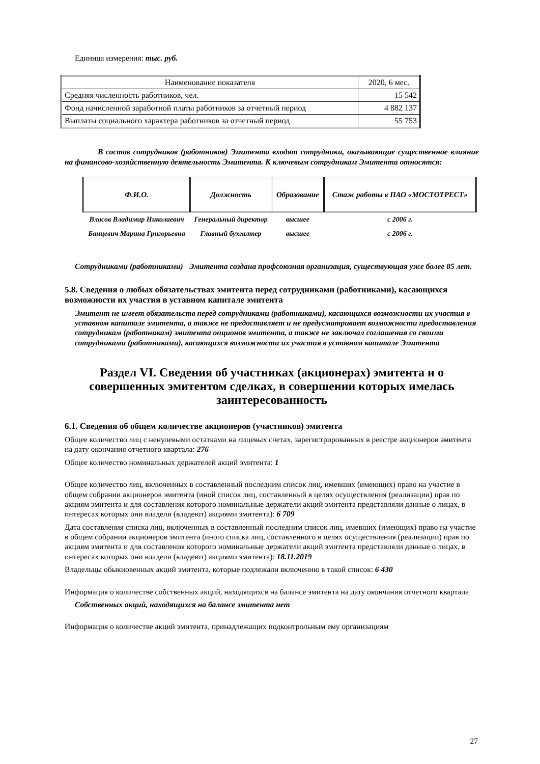Единица измерения: тыс. руб.
| Наименование показателя | 2020, 6 мес. |
| Средняя численность работников, чел. | 15 542 |
| Фонд начисленной заработной платы работников за отчетный период | 4 882 137 |
| Выплаты социального характера работников за отчетный период | 55 753 |
В состав сотрудников (работников) Эмитента входят сотрудники, оказывающие существенное влияние на финансово-хозяйственную деятельность Эмитента. К ключевым сотрудникам Эмитента относятся:
| Ф.И.О. | Должность | Образование | Стаж работы в ПАО «МОСТОТРЕСТ» |
| --- | --- | --- | --- |
| Власов Владимир Николаевич | Генеральный директор | высшее | с 2006 г. |
| Банцевич Марина Григорьевна | Главный бухгалтер | высшее | с 2006 г. |
Сотрудниками (работниками) Эмитента создана профсоюзная организация, существующая уже более 85 лет.
5.8. Сведения о любых обязательствах эмитента перед сотрудниками (работниками), касающихся возможности их участия в уставном капитале эмитента
Эмитент не имеет обязательств перед сотрудниками (работниками), касающихся возможности их участия в уставном капитале эмитента, а также не предоставляет и не предусматривает возможности предоставления сотрудникам (работникам) эмитента опционов эмитента, а также не заключал соглашения со своими сотрудниками (работниками), касающихся возможности их участия в уставном капитале Эмитента
Раздел VI. Сведения об участниках (акционерах) эмитента и о совершенных эмитентом сделках, в совершении которых имелась заинтересованность
6.1. Сведения об общем количестве акционеров (участников) эмитента
Общее количество лиц с ненулевыми остатками на лицевых счетах, зарегистрированных в реестре акционеров эмитента на дату окончания отчетного квартала: 276
Общее количество номинальных держателей акций эмитента: 1
Общее количество лиц, включенных в составленный последним список лиц, имевших (имеющих) право на участие в общем собрании акционеров эмитента (иной список лиц, составленный в целях осуществления (реализации) прав по акциям эмитента и для составления которого номинальные держатели акций эмитента представляли данные о лицах, в интересах которых они владели (владеют) акциями эмитента): 6 709
Дата составления списка лиц, включенных в составленный последним список лиц, имевших (имеющих) право на участие в общем собрании акционеров эмитента (иного списка лиц, составленного в целях осуществления (реализации) прав по акциям эмитента и для составления которого номинальные держатели акций эмитента представляли данные о лицах, в интересах которых они владели (владеют) акциями эмитента): 18.11.2019
Владельцы обыкновенных акций эмитента, которые подлежали включению в такой список: 6 430
Информация о количестве собственных акций, находящихся на балансе эмитента на дату окончания отчетного квартала
Собственных акций, находящихся на балансе эмитента нет
Информация о количестве акций эмитента, принадлежащих подконтрольным ему организациям
27